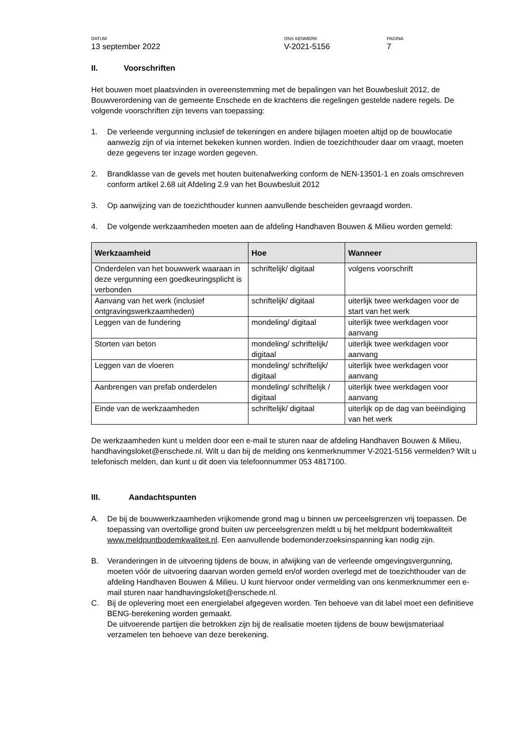DATUM
13 september 2022
ONS KENMERK
V-2021-5156
PAGINA
7
II. Voorschriften
Het bouwen moet plaatsvinden in overeenstemming met de bepalingen van het Bouwbesluit 2012, de Bouwverordening van de gemeente Enschede en de krachtens die regelingen gestelde nadere regels. De volgende voorschriften zijn tevens van toepassing:
1. De verleende vergunning inclusief de tekeningen en andere bijlagen moeten altijd op de bouwlocatie aanwezig zijn of via internet bekeken kunnen worden. Indien de toezichthouder daar om vraagt, moeten deze gegevens ter inzage worden gegeven.
2. Brandklasse van de gevels met houten buitenafwerking conform de NEN-13501-1 en zoals omschreven conform artikel 2.68 uit Afdeling 2.9 van het Bouwbesluit 2012
3. Op aanwijzing van de toezichthouder kunnen aanvullende bescheiden gevraagd worden.
4. De volgende werkzaamheden moeten aan de afdeling Handhaven Bouwen & Milieu worden gemeld:
| Werkzaamheid | Hoe | Wanneer |
| --- | --- | --- |
| Onderdelen van het bouwwerk waaraan in deze vergunning een goedkeuringsplicht is verbonden | schriftelijk/ digitaal | volgens voorschrift |
| Aanvang van het werk (inclusief ontgravingswerkzaamheden) | schriftelijk/ digitaal | uiterlijk twee werkdagen voor de start van het werk |
| Leggen van de fundering | mondeling/ digitaal | uiterlijk twee werkdagen voor aanvang |
| Storten van beton | mondeling/ schriftelijk/ digitaal | uiterlijk twee werkdagen voor aanvang |
| Leggen van de vloeren | mondeling/ schriftelijk/ digitaal | uiterlijk twee werkdagen voor aanvang |
| Aanbrengen van prefab onderdelen | mondeling/ schriftelijk / digitaal | uiterlijk twee werkdagen voor aanvang |
| Einde van de werkzaamheden | schriftelijk/ digitaal | uiterlijk op de dag van beëindiging van het werk |
De werkzaamheden kunt u melden door een e-mail te sturen naar de afdeling Handhaven Bouwen & Milieu, handhavingsloket@enschede.nl. Wilt u dan bij de melding ons kenmerknummer V-2021-5156 vermelden? Wilt u telefonisch melden, dan kunt u dit doen via telefoonnummer 053 4817100.
III. Aandachtspunten
A. De bij de bouwwerkzaamheden vrijkomende grond mag u binnen uw perceelsgrenzen vrij toepassen. De toepassing van overtollige grond buiten uw perceelsgrenzen meldt u bij het meldpunt bodemkwaliteit www.meldpuntbodemkwaliteit.nl. Een aanvullende bodemonderzoeksinspanning kan nodig zijn.
B. Veranderingen in de uitvoering tijdens de bouw, in afwijking van de verleende omgevingsvergunning, moeten vóór de uitvoering daarvan worden gemeld en/of worden overlegd met de toezichthouder van de afdeling Handhaven Bouwen & Milieu. U kunt hiervoor onder vermelding van ons kenmerknummer een e-mail sturen naar handhavingsloket@enschede.nl.
C. Bij de oplevering moet een energielabel afgegeven worden. Ten behoeve van dit label moet een definitieve BENG-berekening worden gemaakt.
De uitvoerende partijen die betrokken zijn bij de realisatie moeten tijdens de bouw bewijsmateriaal verzamelen ten behoeve van deze berekening.